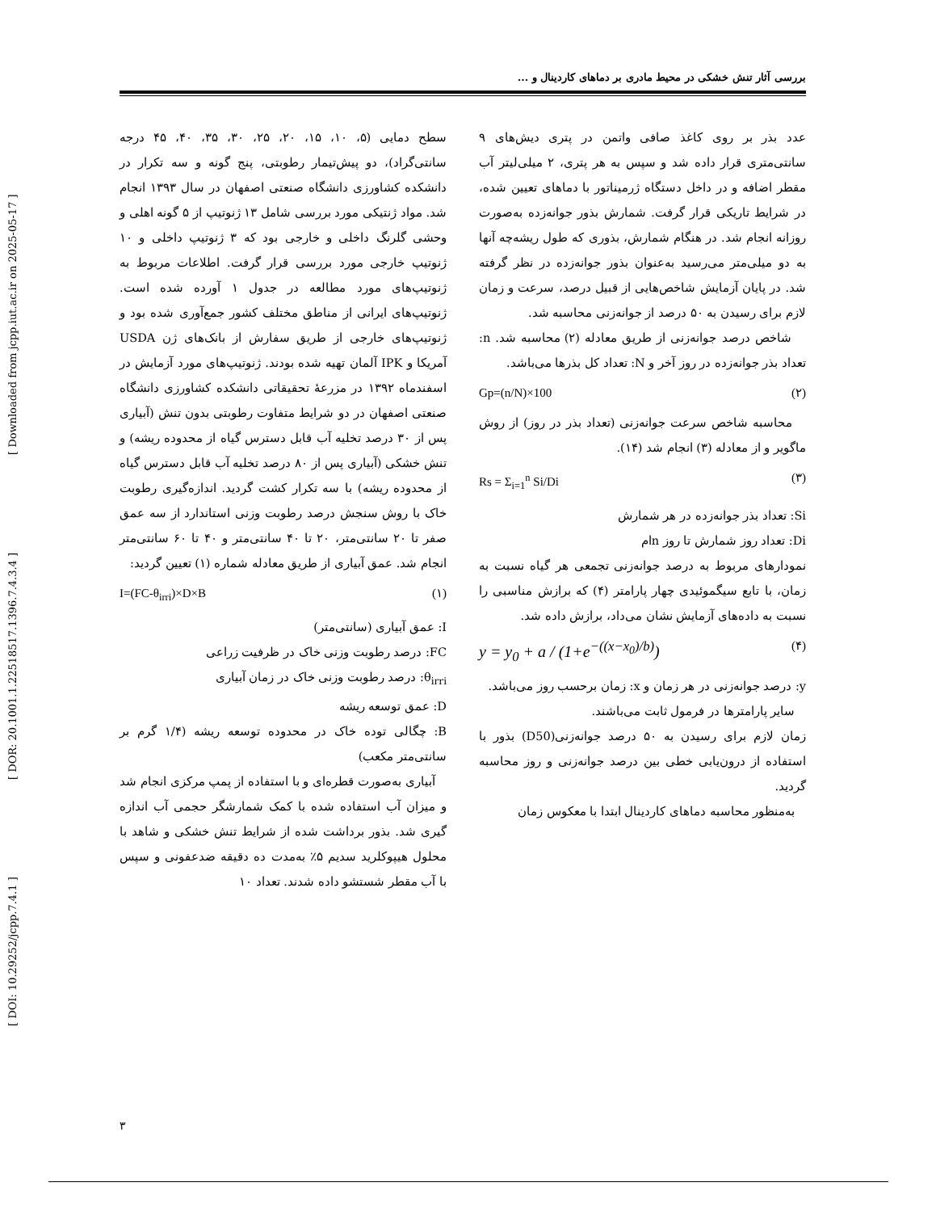[ DOI: 10.29252/jcpp.7.4.1 ] [ DOR: 20.1001.1.22518517.1396.7.4.3.4 ] [ Downloaded from jcpp.iut.ac.ir on 2025-05-17 ]
بررسی آثار تنش خشکی در محیط مادری بر دماهای کاردینال و ...
سطح دمایی (۵، ۱۰، ۱۵، ۲۰، ۲۵، ۳۰، ۳۵، ۴۰، ۴۵ درجه سانتی‌گراد)، دو پیش‌تیمار رطوبتی، پنج گونه و سه تکرار در دانشکده کشاورزی دانشگاه صنعتی اصفهان در سال ۱۳۹۳ انجام شد. مواد ژنتیکی مورد بررسی شامل ۱۳ ژنوتیپ از ۵ گونه اهلی و وحشی گلرنگ داخلی و خارجی بود که ۳ ژنوتیپ داخلی و ۱۰ ژنوتیپ خارجی مورد بررسی قرار گرفت. اطلاعات مربوط به ژنوتیپ‌های مورد مطالعه در جدول ۱ آورده شده است. ژنوتیپ‌های ایرانی از مناطق مختلف کشور جمع‌آوری شده بود و ژنوتیپ‌های خارجی از طریق سفارش از بانک‌های ژن USDA آمریکا و IPK آلمان تهیه شده بودند. ژنوتیپ‌های مورد آزمایش در اسفندماه ۱۳۹۲ در مزرعهٔ تحقیقاتی دانشکده کشاورزی دانشگاه صنعتی اصفهان در دو شرایط متفاوت رطوبتی بدون تنش (آبیاری پس از ۳۰ درصد تخلیه آب قابل دسترس گیاه از محدوده ریشه) و تنش خشکی (آبیاری پس از ۸۰ درصد تخلیه آب قابل دسترس گیاه از محدوده ریشه) با سه تکرار کشت گردید. اندازه‌گیری رطوبت خاک با روش سنجش درصد رطوبت وزنی استاندارد از سه عمق صفر تا ۲۰ سانتی‌متر، ۲۰ تا ۴۰ سانتی‌متر و ۴۰ تا ۶۰ سانتی‌متر انجام شد. عمق آبیاری از طریق معادله شماره (۱) تعیین گردید:
I=(FC-θ<sub>irri</sub>)×D×B (۱)
I: عمق آبیاری (سانتی‌متر)
FC: درصد رطوبت وزنی خاک در ظرفیت زراعی
θ<sub>irri</sub>: درصد رطوبت وزنی خاک در زمان آبیاری
D: عمق توسعه ریشه
B: چگالی توده خاک در محدوده توسعه ریشه (۱/۴ گرم بر سانتی‌متر مکعب)
آبیاری به‌صورت قطره‌ای و با استفاده از پمپ مرکزی انجام شد و میزان آب استفاده شده با کمک شمارشگر حجمی آب اندازه گیری شد. بذور برداشت شده از شرایط تنش خشکی و شاهد با محلول هیپوکلرید سدیم ۵٪ به‌مدت ده دقیقه ضدعفونی و سپس با آب مقطر شستشو داده شدند. تعداد ۱۰
عدد بذر بر روی کاغذ صافی واتمن در پتری دیش‌های ۹ سانتی‌متری قرار داده شد و سپس به هر پتری، ۲ میلی‌لیتر آب مقطر اضافه و در داخل دستگاه ژرمیناتور با دماهای تعیین شده، در شرایط تاریکی قرار گرفت. شمارش بذور جوانه‌زده به‌صورت روزانه انجام شد. در هنگام شمارش، بذوری که طول ریشه‌چه آنها به دو میلی‌متر می‌رسید به‌عنوان بذور جوانه‌زده در نظر گرفته شد. در پایان آزمایش شاخص‌هایی از قبیل درصد، سرعت و زمان لازم برای رسیدن به ۵۰ درصد از جوانه‌زنی محاسبه شد.
شاخص درصد جوانه‌زنی از طریق معادله (۲) محاسبه شد. n: تعداد بذر جوانه‌زده در روز آخر و N: تعداد کل بذرها می‌باشد.
Gp=(n/N)×100 (۲)
محاسبه شاخص سرعت جوانه‌زنی (تعداد بذر در روز) از روش ماگویر و از معادله (۳) انجام شد (۱۴).
Rs = Σ<sub>i=1</sub><sup>n</sup> Si/Di (۳)
Si: تعداد بذر جوانه‌زده در هر شمارش
Di: تعداد روز شمارش تا روز nام
نمودارهای مربوط به درصد جوانه‌زنی تجمعی هر گیاه نسبت به زمان، با تابع سیگموئیدی چهار پارامتر (۴) که برازش مناسبی را نسبت به داده‌های آزمایش نشان می‌داد، برازش داده شد.
y = y<sub>0</sub> + a / (1+e<sup>−((x−x<sub>0</sub>)/b)</sup>) (۴)
y: درصد جوانه‌زنی در هر زمان و x: زمان برحسب روز می‌باشد.
سایر پارامترها در فرمول ثابت می‌باشند.
زمان لازم برای رسیدن به ۵۰ درصد جوانه‌زنی(D50) بذور با استفاده از درون‌یابی خطی بین درصد جوانه‌زنی و روز محاسبه گردید.
به‌منظور محاسبه دماهای کاردینال ابتدا با معکوس زمان
۳